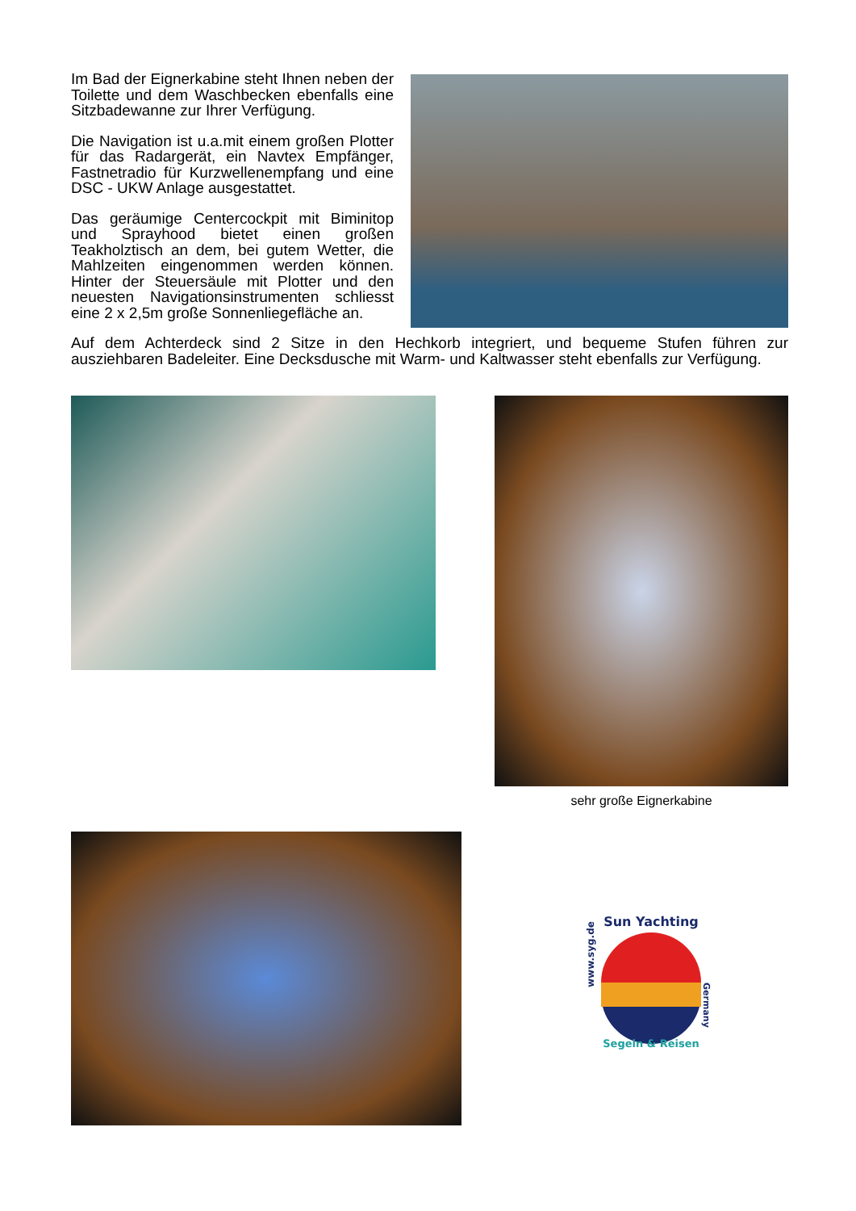Im Bad der Eignerkabine steht Ihnen neben der Toilette und dem Waschbecken ebenfalls eine Sitzbadewanne zur Ihrer Verfügung.
Die Navigation ist u.a.mit einem großen Plotter für das Radargerät, ein Navtex Empfänger, Fastnetradio für Kurzwellenempfang und eine DSC - UKW Anlage ausgestattet.
Das geräumige Centercockpit mit Biminitop und Sprayhood bietet einen großen Teakholztisch an dem, bei gutem Wetter, die Mahlzeiten eingenommen werden können. Hinter der Steuersäule mit Plotter und den neuesten Navigationsinstrumenten schliesst eine 2 x 2,5m große Sonnenliegefläche an.
Auf dem Achterdeck sind 2 Sitze in den Hechkorb integriert, und bequeme Stufen führen zur ausziehbaren Badeleiter. Eine Decksdusche mit Warm- und Kaltwasser steht ebenfalls zur Verfügung.
sehr große Eignerkabine
Sun Yachting
Segeln & Reisen
www.syg.de
Germany